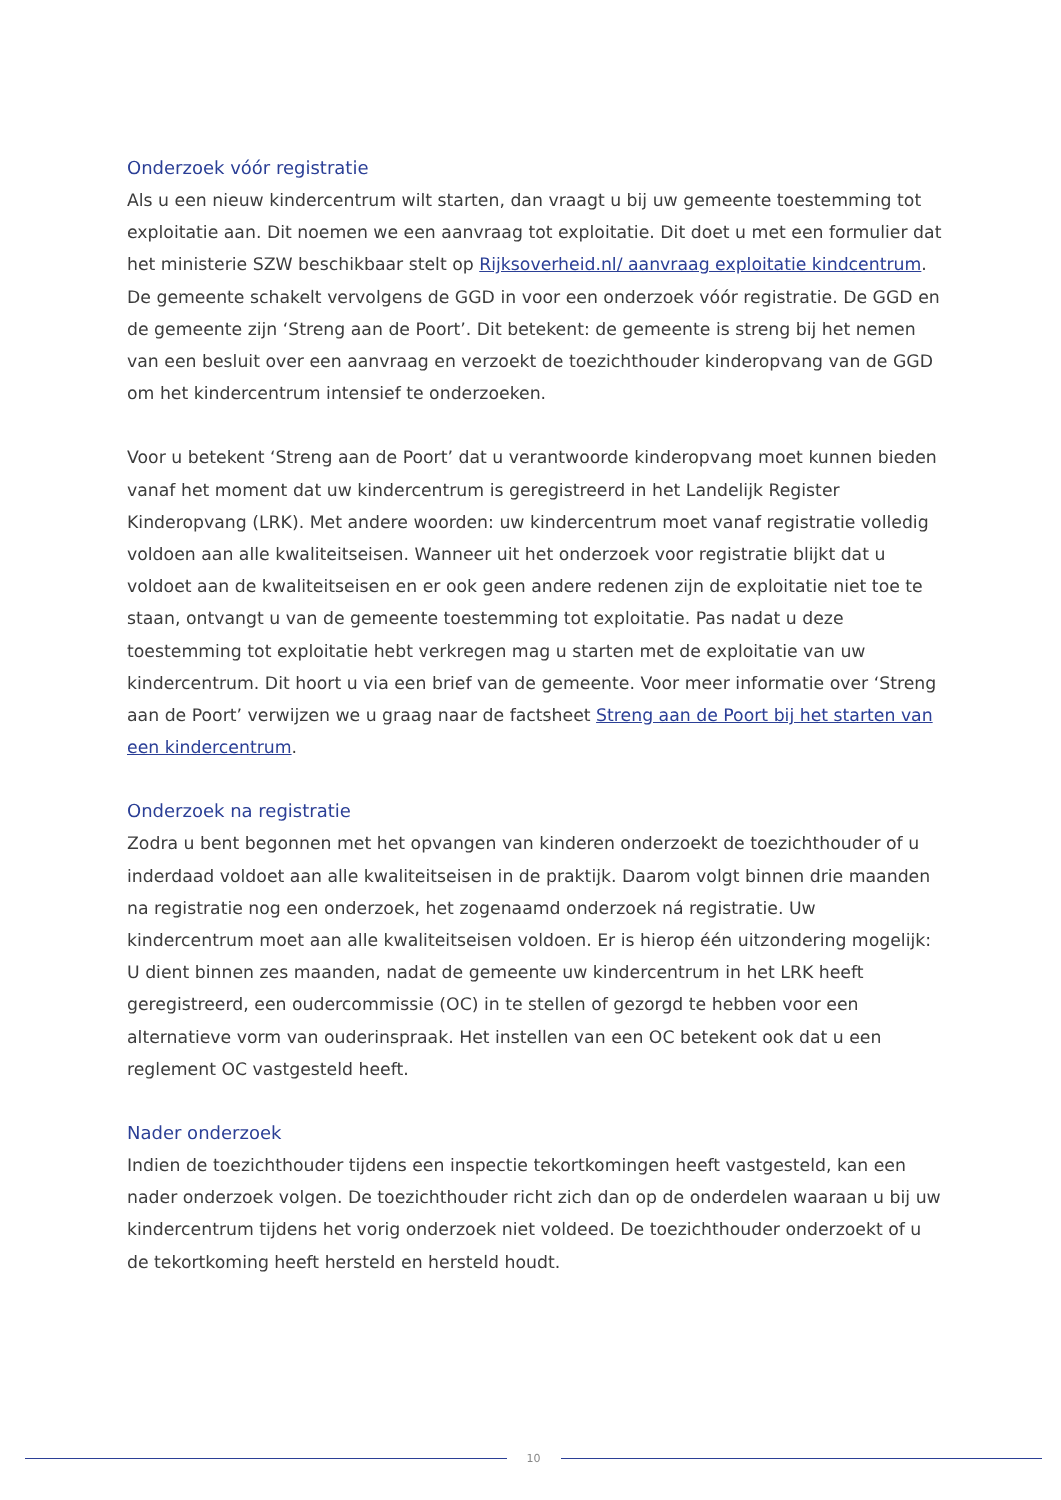Onderzoek vóór registratie
Als u een nieuw kindercentrum wilt starten, dan vraagt u bij uw gemeente toestemming tot exploitatie aan. Dit noemen we een aanvraag tot exploitatie. Dit doet u met een formulier dat het ministerie SZW beschikbaar stelt op Rijksoverheid.nl/ aanvraag exploitatie kindcentrum. De gemeente schakelt vervolgens de GGD in voor een onderzoek vóór registratie. De GGD en de gemeente zijn ‘Streng aan de Poort’. Dit betekent: de gemeente is streng bij het nemen van een besluit over een aanvraag en verzoekt de toezichthouder kinderopvang van de GGD om het kindercentrum intensief te onderzoeken.
Voor u betekent ‘Streng aan de Poort’ dat u verantwoorde kinderopvang moet kunnen bieden vanaf het moment dat uw kindercentrum is geregistreerd in het Landelijk Register Kinderopvang (LRK). Met andere woorden: uw kindercentrum moet vanaf registratie volledig voldoen aan alle kwaliteitseisen. Wanneer uit het onderzoek voor registratie blijkt dat u voldoet aan de kwaliteitseisen en er ook geen andere redenen zijn de exploitatie niet toe te staan, ontvangt u van de gemeente toestemming tot exploitatie. Pas nadat u deze toestemming tot exploitatie hebt verkregen mag u starten met de exploitatie van uw kindercentrum. Dit hoort u via een brief van de gemeente. Voor meer informatie over ‘Streng aan de Poort’ verwijzen we u graag naar de factsheet Streng aan de Poort bij het starten van een kindercentrum.
Onderzoek na registratie
Zodra u bent begonnen met het opvangen van kinderen onderzoekt de toezichthouder of u inderdaad voldoet aan alle kwaliteitseisen in de praktijk. Daarom volgt binnen drie maanden na registratie nog een onderzoek, het zogenaamd onderzoek ná registratie. Uw kindercentrum moet aan alle kwaliteitseisen voldoen. Er is hierop één uitzondering mogelijk: U dient binnen zes maanden, nadat de gemeente uw kindercentrum in het LRK heeft geregistreerd, een oudercommissie (OC) in te stellen of gezorgd te hebben voor een alternatieve vorm van ouderinspraak. Het instellen van een OC betekent ook dat u een reglement OC vastgesteld heeft.
Nader onderzoek
Indien de toezichthouder tijdens een inspectie tekortkomingen heeft vastgesteld, kan een nader onderzoek volgen. De toezichthouder richt zich dan op de onderdelen waaraan u bij uw kindercentrum tijdens het vorig onderzoek niet voldeed. De toezichthouder onderzoekt of u de tekortkoming heeft hersteld en hersteld houdt.
10